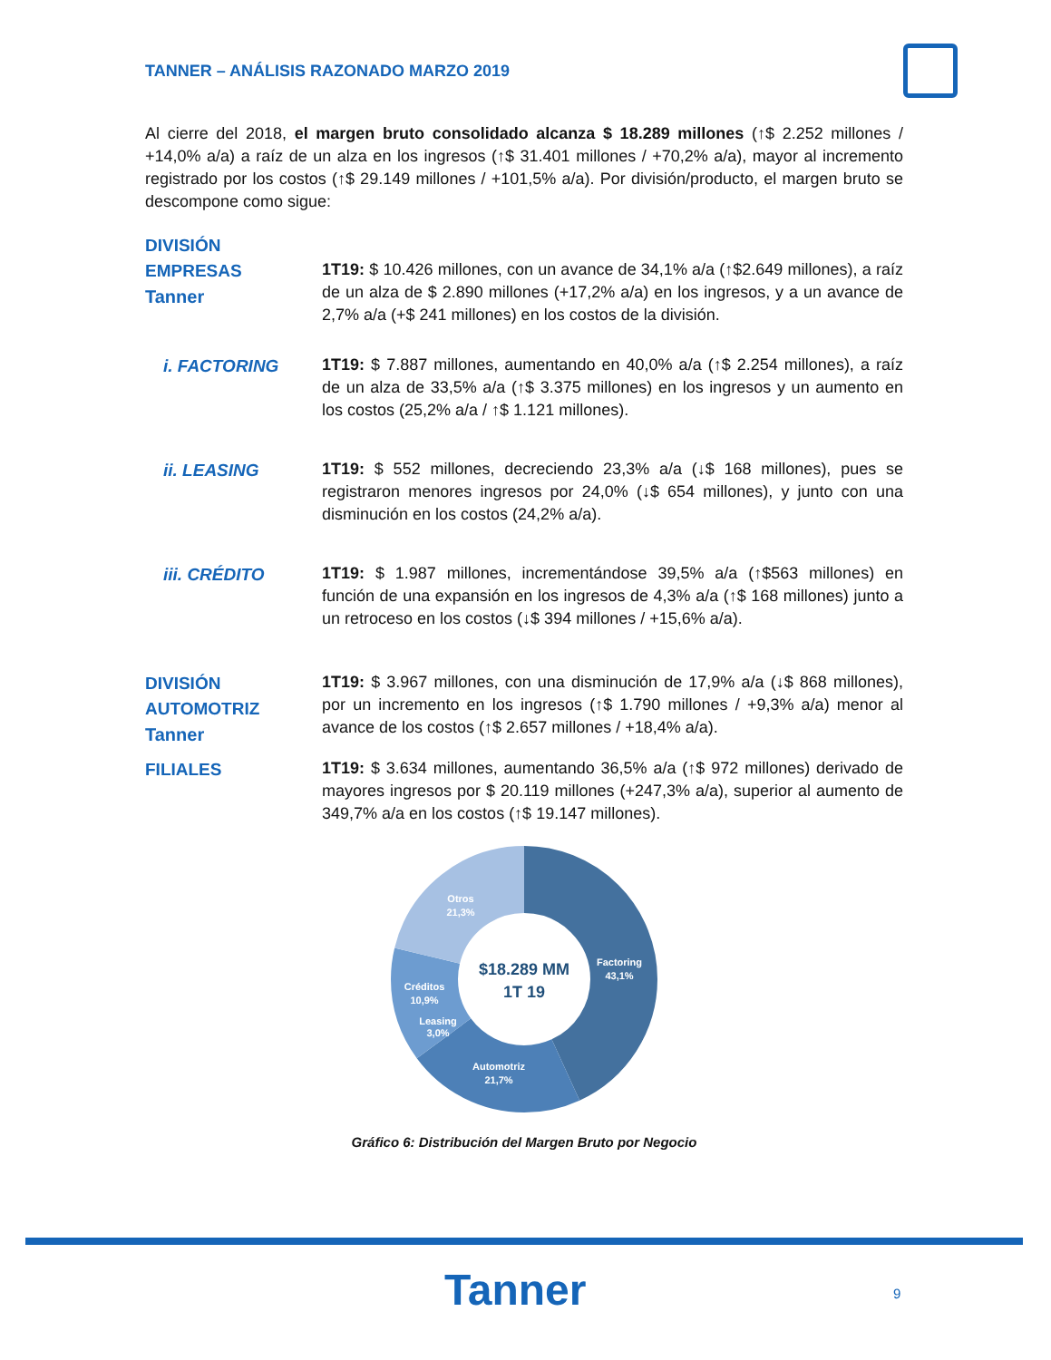TANNER – ANÁLISIS RAZONADO MARZO 2019
Al cierre del 2018, el margen bruto consolidado alcanza $ 18.289 millones (↑$ 2.252 millones / +14,0% a/a) a raíz de un alza en los ingresos (↑$ 31.401 millones / +70,2% a/a), mayor al incremento registrado por los costos (↑$ 29.149 millones / +101,5% a/a). Por división/producto, el margen bruto se descompone como sigue:
DIVISIÓN
EMPRESAS
Tanner
1T19: $ 10.426 millones, con un avance de 34,1% a/a (↑$2.649 millones), a raíz de un alza de $ 2.890 millones (+17,2% a/a) en los ingresos, y a un avance de 2,7% a/a (+$ 241 millones) en los costos de la división.
i. FACTORING
1T19: $ 7.887 millones, aumentando en 40,0% a/a (↑$ 2.254 millones), a raíz de un alza de 33,5% a/a (↑$ 3.375 millones) en los ingresos y un aumento en los costos (25,2% a/a / ↑$ 1.121 millones).
ii. LEASING
1T19: $ 552 millones, decreciendo 23,3% a/a (↓$ 168 millones), pues se registraron menores ingresos por 24,0% (↓$ 654 millones), y junto con una disminución en los costos (24,2% a/a).
iii. CRÉDITO
1T19: $ 1.987 millones, incrementándose 39,5% a/a (↑$563 millones) en función de una expansión en los ingresos de 4,3% a/a (↑$ 168 millones) junto a un retroceso en los costos (↓$ 394 millones / +15,6% a/a).
DIVISIÓN
AUTOMOTRIZ
Tanner
1T19: $ 3.967 millones, con una disminución de 17,9% a/a (↓$ 868 millones), por un incremento en los ingresos (↑$ 1.790 millones / +9,3% a/a) menor al avance de los costos (↑$ 2.657 millones / +18,4% a/a).
FILIALES
1T19: $ 3.634 millones, aumentando 36,5% a/a (↑$ 972 millones) derivado de mayores ingresos por $ 20.119 millones (+247,3% a/a), superior al aumento de 349,7% a/a en los costos (↑$ 19.147 millones).
$18.289 MM
1T 19
Factoring
43,1%
Automotriz
21,7%
Leasing
3,0%
Créditos
10,9%
Otros
21,3%
Gráfico 6: Distribución del Margen Bruto por Negocio
Tanner 9